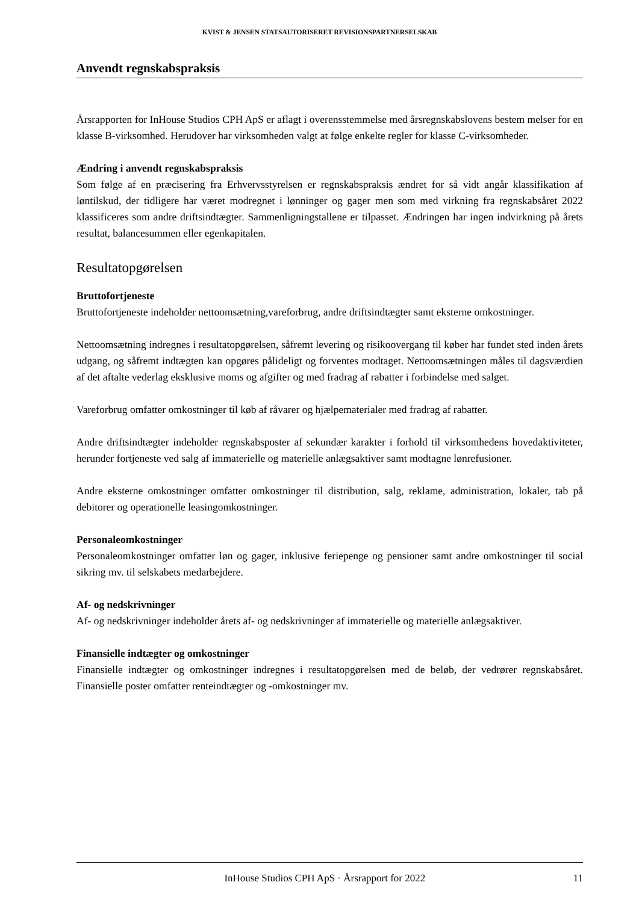KVIST & JENSEN STATSAUTORISERET REVISIONSPARTNERSELSKAB
Anvendt regnskabspraksis
Årsrapporten for InHouse Studios CPH ApS er aflagt i overensstemmelse med årsregnskabslovens bestem melser for en klasse B-virksomhed. Herudover har virksomheden valgt at følge enkelte regler for klasse C-virksomheder.
Ændring i anvendt regnskabspraksis
Som følge af en præcisering fra Erhvervsstyrelsen er regnskabspraksis ændret for så vidt angår klassifikation af løntilskud, der tidligere har været modregnet i lønninger og gager men som med virkning fra regnskabsåret 2022 klassificeres som andre driftsindtægter. Sammenligningstallene er tilpasset. Ændringen har ingen indvirkning på årets resultat, balancesummen eller egenkapitalen.
Resultatopgørelsen
Bruttofortjeneste
Bruttofortjeneste indeholder nettoomsætning,vareforbrug, andre driftsindtægter samt eksterne omkostninger.
Nettoomsætning indregnes i resultatopgørelsen, såfremt levering og risikoovergang til køber har fundet sted inden årets udgang, og såfremt indtægten kan opgøres pålideligt og forventes modtaget. Nettoomsætningen måles til dagsværdien af det aftalte vederlag eksklusive moms og afgifter og med fradrag af rabatter i forbindelse med salget.
Vareforbrug omfatter omkostninger til køb af råvarer og hjælpematerialer med fradrag af rabatter.
Andre driftsindtægter indeholder regnskabsposter af sekundær karakter i forhold til virksomhedens hovedaktiviteter, herunder fortjeneste ved salg af immaterielle og materielle anlægsaktiver samt modtagne lønrefusioner.
Andre eksterne omkostninger omfatter omkostninger til distribution, salg, reklame, administration, lokaler, tab på debitorer og operationelle leasingomkostninger.
Personaleomkostninger
Personaleomkostninger omfatter løn og gager, inklusive feriepenge og pensioner samt andre omkostninger til social sikring mv. til selskabets medarbejdere.
Af- og nedskrivninger
Af- og nedskrivninger indeholder årets af- og nedskrivninger af immaterielle og materielle anlægsaktiver.
Finansielle indtægter og omkostninger
Finansielle indtægter og omkostninger indregnes i resultatopgørelsen med de beløb, der vedrører regnskabsåret. Finansielle poster omfatter renteindtægter og -omkostninger mv.
InHouse Studios CPH ApS · Årsrapport for 2022 11